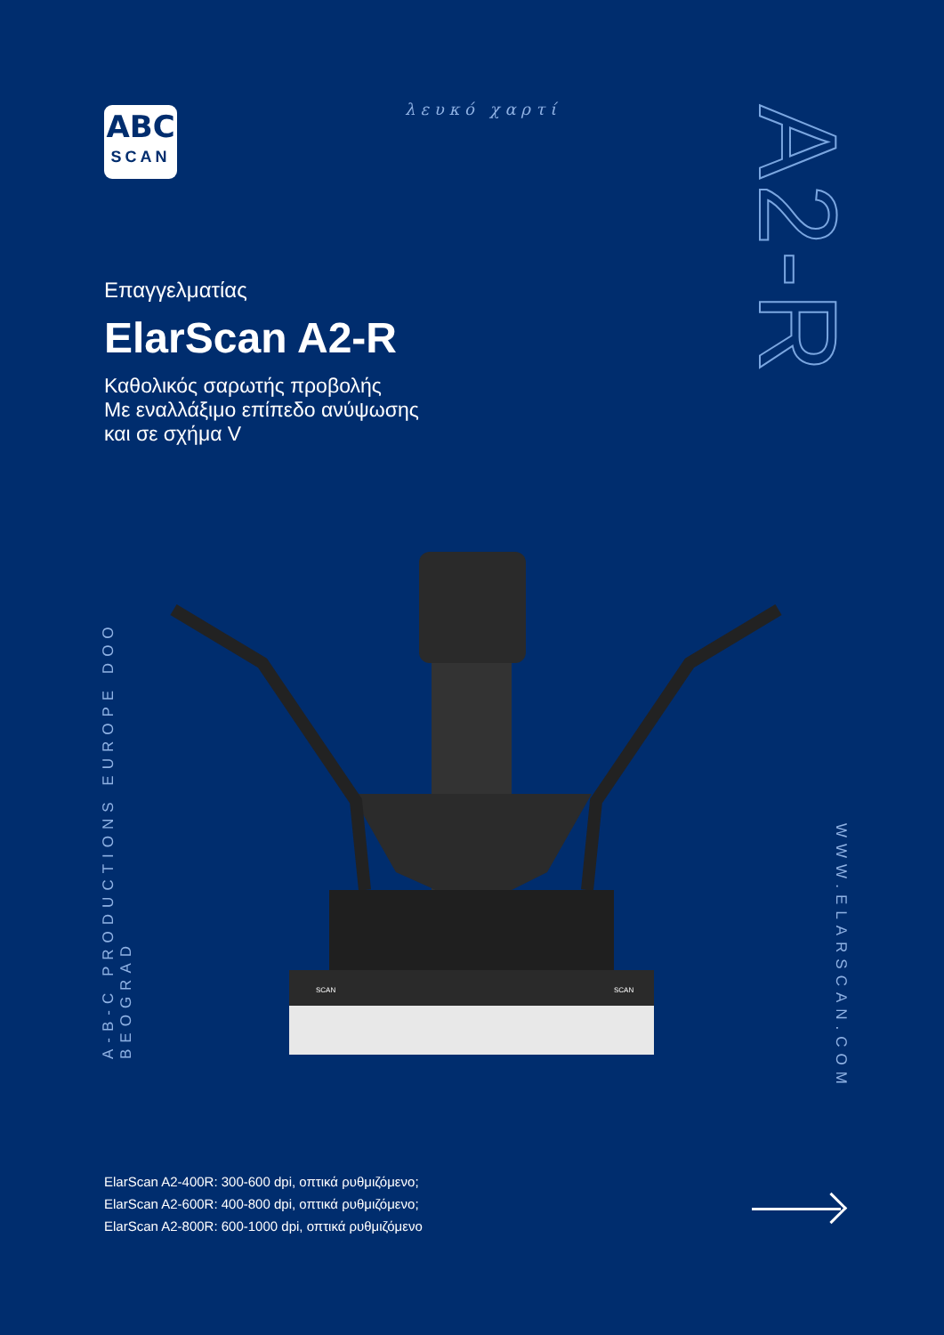ABC
SCAN
λευκό χαρτί
A2-R
Επαγγελματίας
ElarScan A2-R
Καθολικός σαρωτής προβολής
Με εναλλάξιμο επίπεδο ανύψωσης
και σε σχήμα V
A-B-C PRODUCTIONS EUROPE DOO BEOGRAD
SCAN
SCAN
WWW.ELARSCAN.COM
ElarScan A2-400R: 300-600 dpi, οπτικά ρυθμιζόμενο;
ElarScan A2-600R: 400-800 dpi, οπτικά ρυθμιζόμενο;
ElarScan A2-800R: 600-1000 dpi, οπτικά ρυθμιζόμενο